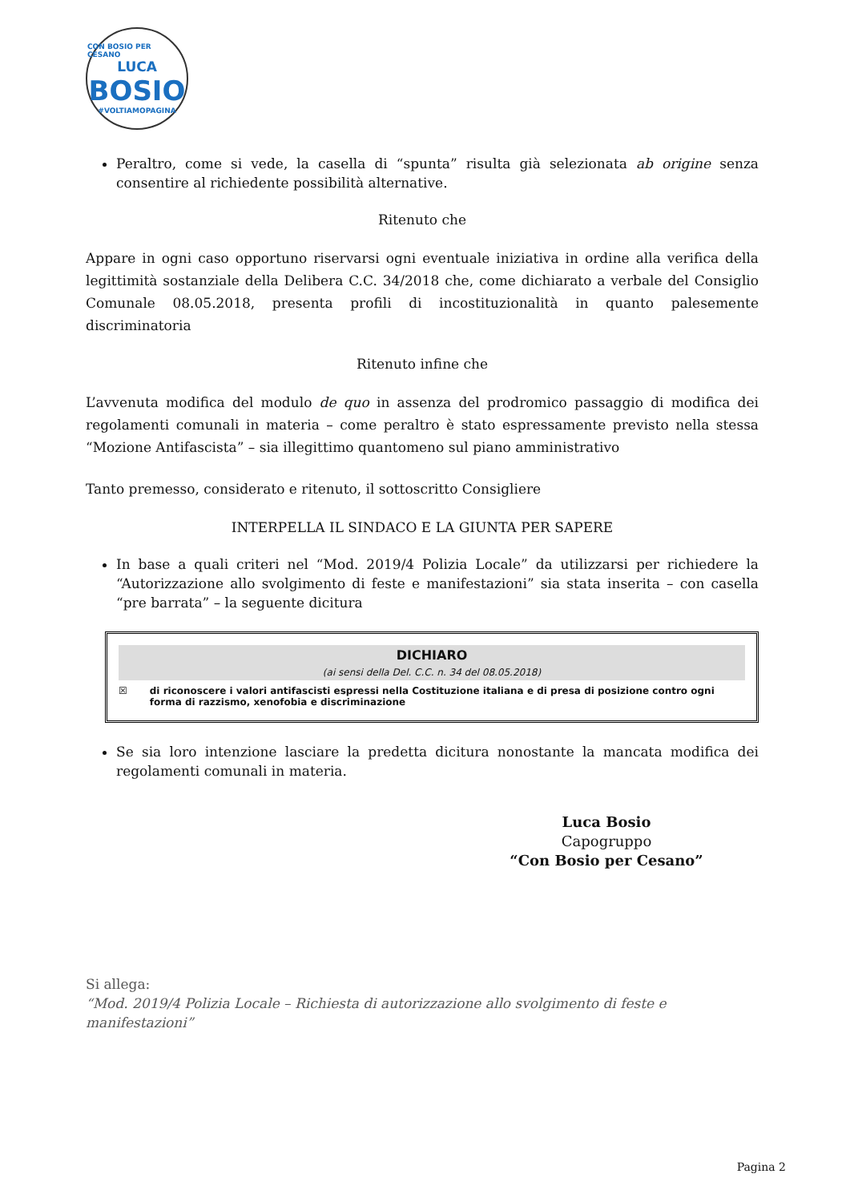CON BOSIO PER CESANO
LUCA
BOSIO
#VOLTIAMOPAGINA
Peraltro, come si vede, la casella di “spunta” risulta già selezionata ab origine senza consentire al richiedente possibilità alternative.
Ritenuto che
Appare in ogni caso opportuno riservarsi ogni eventuale iniziativa in ordine alla verifica della legittimità sostanziale della Delibera C.C. 34/2018 che, come dichiarato a verbale del Consiglio Comunale 08.05.2018, presenta profili di incostituzionalità in quanto palesemente discriminatoria
Ritenuto infine che
L’avvenuta modifica del modulo de quo in assenza del prodromico passaggio di modifica dei regolamenti comunali in materia – come peraltro è stato espressamente previsto nella stessa “Mozione Antifascista” – sia illegittimo quantomeno sul piano amministrativo
Tanto premesso, considerato e ritenuto, il sottoscritto Consigliere
INTERPELLA IL SINDACO E LA GIUNTA PER SAPERE
In base a quali criteri nel “Mod. 2019/4 Polizia Locale” da utilizzarsi per richiedere la “Autorizzazione allo svolgimento di feste e manifestazioni” sia stata inserita – con casella “pre barrata” – la seguente dicitura
DICHIARO
(ai sensi della Del. C.C. n. 34 del 08.05.2018)
☒ di riconoscere i valori antifascisti espressi nella Costituzione italiana e di presa di posizione contro ogni forma di razzismo, xenofobia e discriminazione
Se sia loro intenzione lasciare la predetta dicitura nonostante la mancata modifica dei regolamenti comunali in materia.
Luca Bosio
Capogruppo
“Con Bosio per Cesano”
Si allega:
“Mod. 2019/4 Polizia Locale – Richiesta di autorizzazione allo svolgimento di feste e manifestazioni”
Pagina 2